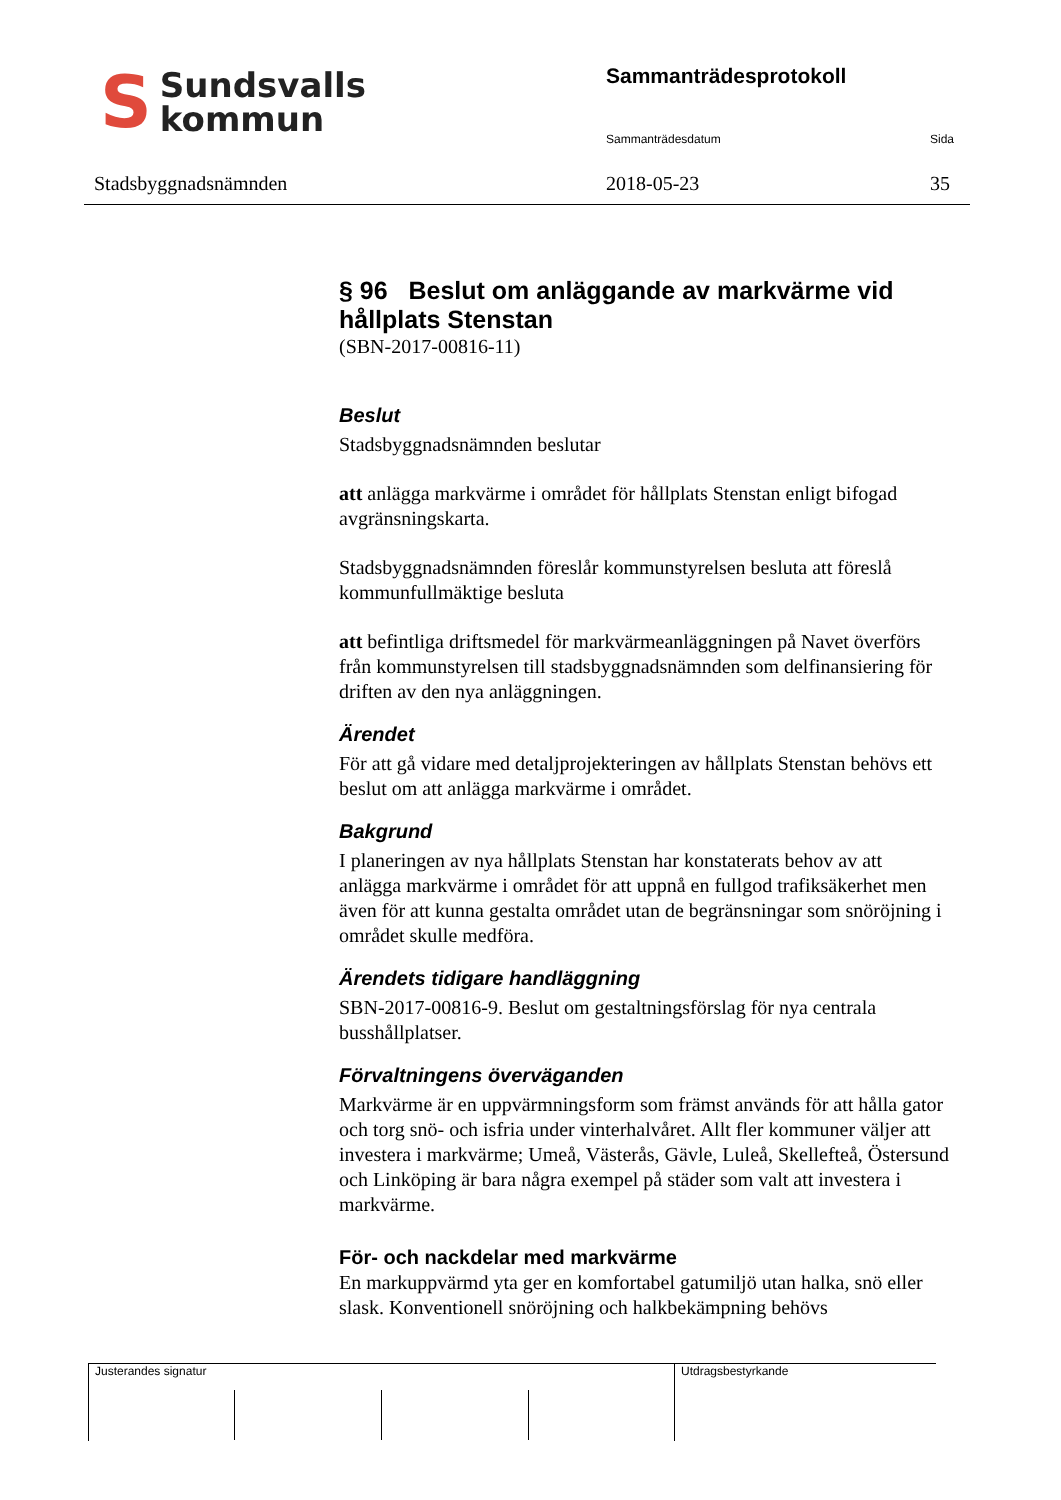S
Sundsvalls
kommun
Stadsbyggnadsnämnden
Sammanträdesprotokoll
Sammanträdesdatum Sida
2018-05-23 35
§ 96 Beslut om anläggande av markvärme vid hållplats Stenstan
(SBN-2017-00816-11)
Beslut
Stadsbyggnadsnämnden beslutar
att anlägga markvärme i området för hållplats Stenstan enligt bifogad avgränsningskarta.
Stadsbyggnadsnämnden föreslår kommunstyrelsen besluta att föreslå kommunfullmäktige besluta
att befintliga driftsmedel för markvärmeanläggningen på Navet överförs från kommunstyrelsen till stadsbyggnadsnämnden som delfinansiering för driften av den nya anläggningen.
Ärendet
För att gå vidare med detaljprojekteringen av hållplats Stenstan behövs ett beslut om att anlägga markvärme i området.
Bakgrund
I planeringen av nya hållplats Stenstan har konstaterats behov av att anlägga markvärme i området för att uppnå en fullgod trafiksäkerhet men även för att kunna gestalta området utan de begränsningar som snöröjning i området skulle medföra.
Ärendets tidigare handläggning
SBN-2017-00816-9. Beslut om gestaltningsförslag för nya centrala busshållplatser.
Förvaltningens överväganden
Markvärme är en uppvärmningsform som främst används för att hålla gator och torg snö- och isfria under vinterhalvåret. Allt fler kommuner väljer att investera i markvärme; Umeå, Västerås, Gävle, Luleå, Skellefteå, Östersund och Linköping är bara några exempel på städer som valt att investera i markvärme.
För- och nackdelar med markvärme
En markuppvärmd yta ger en komfortabel gatumiljö utan halka, snö eller slask. Konventionell snöröjning och halkbekämpning behövs
Justerandes signatur Utdragsbestyrkande